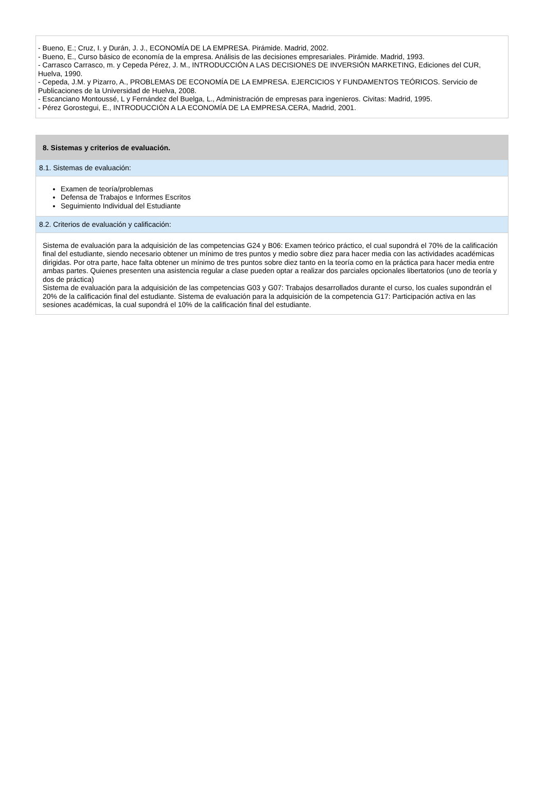- Bueno, E.; Cruz, I. y Durán, J. J., ECONOMÍA DE LA EMPRESA. Pirámide. Madrid, 2002.
- Bueno, E., Curso básico de economía de la empresa. Análisis de las decisiones empresariales. Pirámide. Madrid, 1993.
- Carrasco Carrasco, m. y Cepeda Pérez, J. M., INTRODUCCIÓN A LAS DECISIONES DE INVERSIÓN MARKETING, Ediciones del CUR, Huelva, 1990.
- Cepeda, J.M. y Pizarro, A., PROBLEMAS DE ECONOMÍA DE LA EMPRESA. EJERCICIOS Y FUNDAMENTOS TEÓRICOS. Servicio de Publicaciones de la Universidad de Huelva, 2008.
- Escanciano Montoussé, L y Fernández del Buelga, L., Administración de empresas para ingenieros. Civitas: Madrid, 1995.
- Pérez Gorostegui, E., INTRODUCCIÓN A LA ECONOMÍA DE LA EMPRESA.CERA, Madrid, 2001.
8. Sistemas y criterios de evaluación.
8.1. Sistemas de evaluación:
Examen de teoría/problemas
Defensa de Trabajos e Informes Escritos
Seguimiento Individual del Estudiante
8.2. Criterios de evaluación y calificación:
Sistema de evaluación para la adquisición de las competencias G24 y B06: Examen teórico práctico, el cual supondrá el 70% de la calificación final del estudiante, siendo necesario obtener un mínimo de tres puntos y medio sobre diez para hacer media con las actividades académicas dirigidas. Por otra parte, hace falta obtener un mínimo de tres puntos sobre diez tanto en la teoría como en la práctica para hacer media entre ambas partes. Quienes presenten una asistencia regular a clase pueden optar a realizar dos parciales opcionales libertatorios (uno de teoría y dos de práctica)
Sistema de evaluación para la adquisición de las competencias G03 y G07: Trabajos desarrollados durante el curso, los cuales supondrán el 20% de la calificación final del estudiante. Sistema de evaluación para la adquisición de la competencia G17: Participación activa en las sesiones académicas, la cual supondrá el 10% de la calificación final del estudiante.